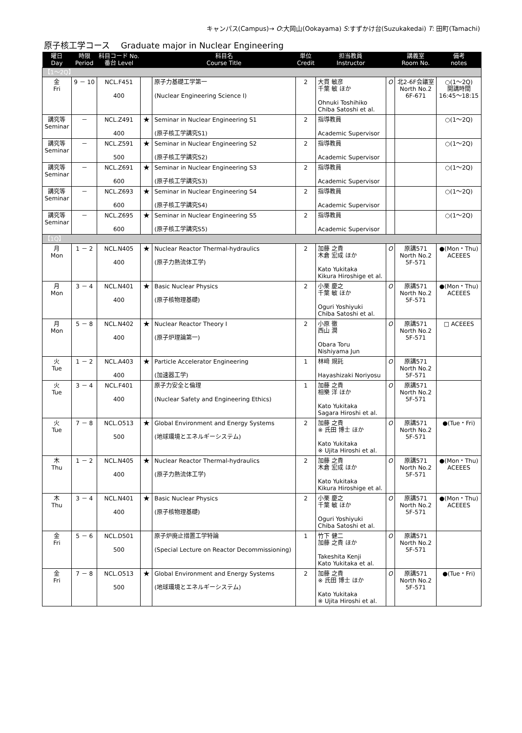キャンパス(Campus)→ O:大岡山(Ookayama) S:すずかけ台(Suzukakedai) T: 田町(Tamachi)
原子核工学コース　 Graduate major in Nuclear Engineering
| 曜日 Day | 時限 Period | 科目コード No. 番台 Level | | 科目名 Course Title | 単位 Credit | 担当教員 Instructor | | 講義室 Room No. | 備考 notes |
| --- | --- | --- | --- | --- | --- | --- | --- | --- | --- |
| 【1～2Q】 | | | | | | | | | |
| 金 Fri | 9 － 10 | NCL.F451 400 | | 原子力基礎工学第一 (Nuclear Engineering Science I) | 2 | 大貫 敏彦 千葉 敏 ほか Ohnuki Toshihiko Chiba Satoshi et al. | O | 北2-6F会議室 North No.2 6F-671 | ○(1～2Q) 開講時間 16:45～18:15 |
| 講究等 Seminar | － | NCL.Z491 400 | ★ | Seminar in Nuclear Engineering S1 (原子核工学講究S1) | 2 | 指導教員 Academic Supervisor | | | ○(1～2Q) |
| 講究等 Seminar | － | NCL.Z591 500 | ★ | Seminar in Nuclear Engineering S2 (原子核工学講究S2) | 2 | 指導教員 Academic Supervisor | | | ○(1～2Q) |
| 講究等 Seminar | － | NCL.Z691 600 | ★ | Seminar in Nuclear Engineering S3 (原子核工学講究S3) | 2 | 指導教員 Academic Supervisor | | | ○(1～2Q) |
| 講究等 Seminar | － | NCL.Z693 600 | ★ | Seminar in Nuclear Engineering S4 (原子核工学講究S4) | 2 | 指導教員 Academic Supervisor | | | ○(1～2Q) |
| 講究等 Seminar | － | NCL.Z695 600 | ★ | Seminar in Nuclear Engineering S5 (原子核工学講究S5) | 2 | 指導教員 Academic Supervisor | | | ○(1～2Q) |
| 【1Q】 | | | | | | | | | |
| 月 Mon | 1 － 2 | NCL.N405 400 | ★ | Nuclear Reactor Thermal-hydraulics (原子力熱流体工学) | 2 | 加藤 之貴 木倉 宏成 ほか Kato Yukitaka Kikura Hiroshige et al. | O | 原講571 North No.2 5F-571 | ●(Mon・Thu) ACEEES |
| 月 Mon | 3 － 4 | NCL.N401 400 | ★ | Basic Nuclear Physics (原子核物理基礎) | 2 | 小栗 慶之 千葉 敏 ほか Oguri Yoshiyuki Chiba Satoshi et al. | O | 原講571 North No.2 5F-571 | ●(Mon・Thu) ACEEES |
| 月 Mon | 5 － 8 | NCL.N402 400 | ★ | Nuclear Reactor Theory I (原子炉理論第一) | 2 | 小原 徹 西山 潤 Obara Toru Nishiyama Jun | O | 原講571 North No.2 5F-571 | □ ACEEES |
| 火 Tue | 1 － 2 | NCL.A403 400 | ★ | Particle Accelerator Engineering (加速器工学) | 1 | 林﨑 規託 Hayashizaki Noriyosu | O | 原講571 North No.2 5F-571 | |
| 火 Tue | 3 － 4 | NCL.F401 400 | | 原子力安全と倫理 (Nuclear Safety and Engineering Ethics) | 1 | 加藤 之貴 相樂 洋 ほか Kato Yukitaka Sagara Hiroshi et al. | O | 原講571 North No.2 5F-571 | |
| 火 Tue | 7 － 8 | NCL.O513 500 | ★ | Global Environment and Energy Systems (地球環境とエネルギーシステム) | 2 | 加藤 之貴 ※ 氏田 博士 ほか Kato Yukitaka ※ Ujita Hiroshi et al. | O | 原講571 North No.2 5F-571 | ●(Tue・Fri) |
| 木 Thu | 1 － 2 | NCL.N405 400 | ★ | Nuclear Reactor Thermal-hydraulics (原子力熱流体工学) | 2 | 加藤 之貴 木倉 宏成 ほか Kato Yukitaka Kikura Hiroshige et al. | O | 原講571 North No.2 5F-571 | ●(Mon・Thu) ACEEES |
| 木 Thu | 3 － 4 | NCL.N401 400 | ★ | Basic Nuclear Physics (原子核物理基礎) | 2 | 小栗 慶之 千葉 敏 ほか Oguri Yoshiyuki Chiba Satoshi et al. | O | 原講571 North No.2 5F-571 | ●(Mon・Thu) ACEEES |
| 金 Fri | 5 － 6 | NCL.D501 500 | | 原子炉廃止措置工学特論 (Special Lecture on Reactor Decommissioning) | 1 | 竹下 健二 加藤 之貴 ほか Takeshita Kenji Kato Yukitaka et al. | O | 原講571 North No.2 5F-571 | |
| 金 Fri | 7 － 8 | NCL.O513 500 | ★ | Global Environment and Energy Systems (地球環境とエネルギーシステム) | 2 | 加藤 之貴 ※ 氏田 博士 ほか Kato Yukitaka ※ Ujita Hiroshi et al. | O | 原講571 North No.2 5F-571 | ●(Tue・Fri) |